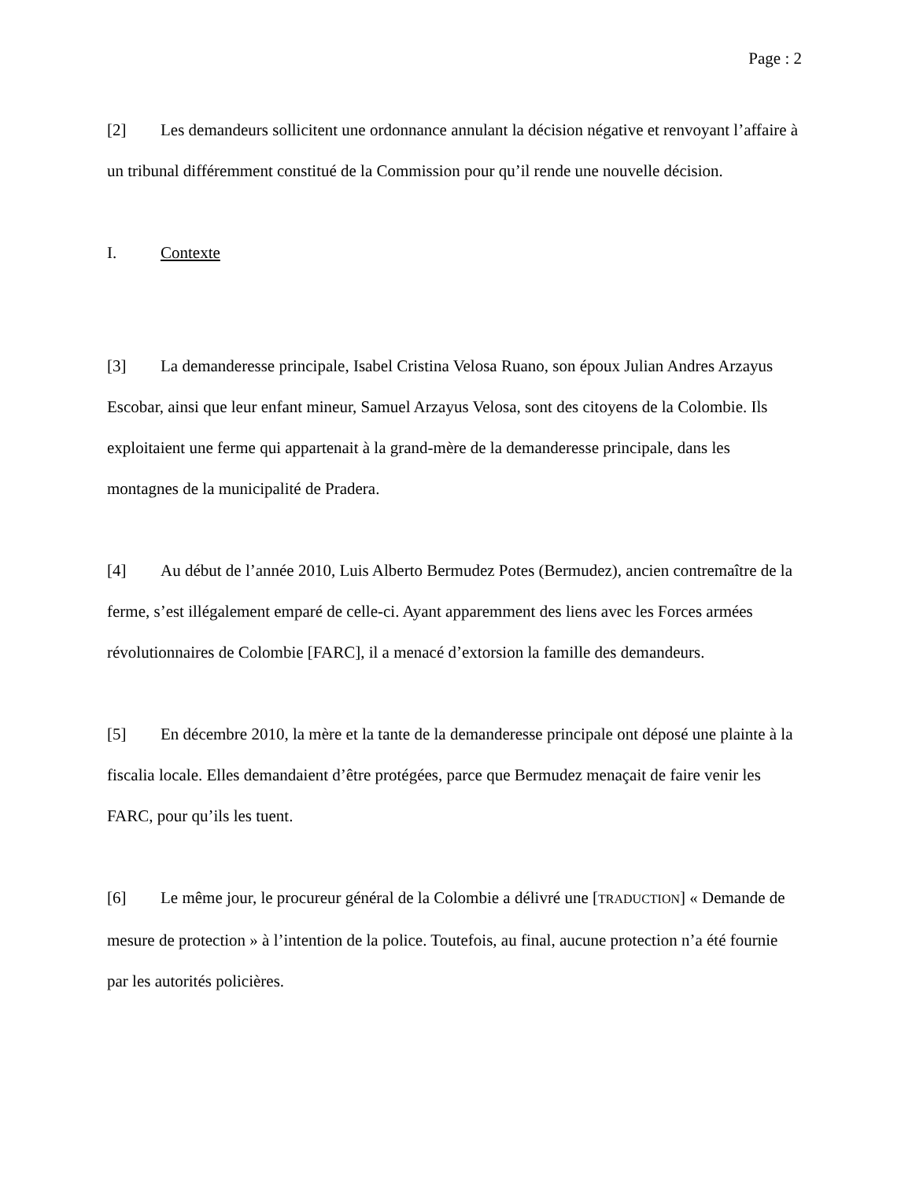Page : 2
[2] Les demandeurs sollicitent une ordonnance annulant la décision négative et renvoyant l’affaire à un tribunal différemment constitué de la Commission pour qu’il rende une nouvelle décision.
I. Contexte
[3] La demanderesse principale, Isabel Cristina Velosa Ruano, son époux Julian Andres Arzayus Escobar, ainsi que leur enfant mineur, Samuel Arzayus Velosa, sont des citoyens de la Colombie. Ils exploitaient une ferme qui appartenait à la grand-mère de la demanderesse principale, dans les montagnes de la municipalité de Pradera.
[4] Au début de l’année 2010, Luis Alberto Bermudez Potes (Bermudez), ancien contremaître de la ferme, s’est illégalement emparé de celle-ci. Ayant apparemment des liens avec les Forces armées révolutionnaires de Colombie [FARC], il a menacé d’extorsion la famille des demandeurs.
[5] En décembre 2010, la mère et la tante de la demanderesse principale ont déposé une plainte à la fiscalia locale. Elles demandaient d’être protégées, parce que Bermudez menaçait de faire venir les FARC, pour qu’ils les tuent.
[6] Le même jour, le procureur général de la Colombie a délivré une [TRADUCTION] « Demande de mesure de protection » à l’intention de la police. Toutefois, au final, aucune protection n’a été fournie par les autorités policières.